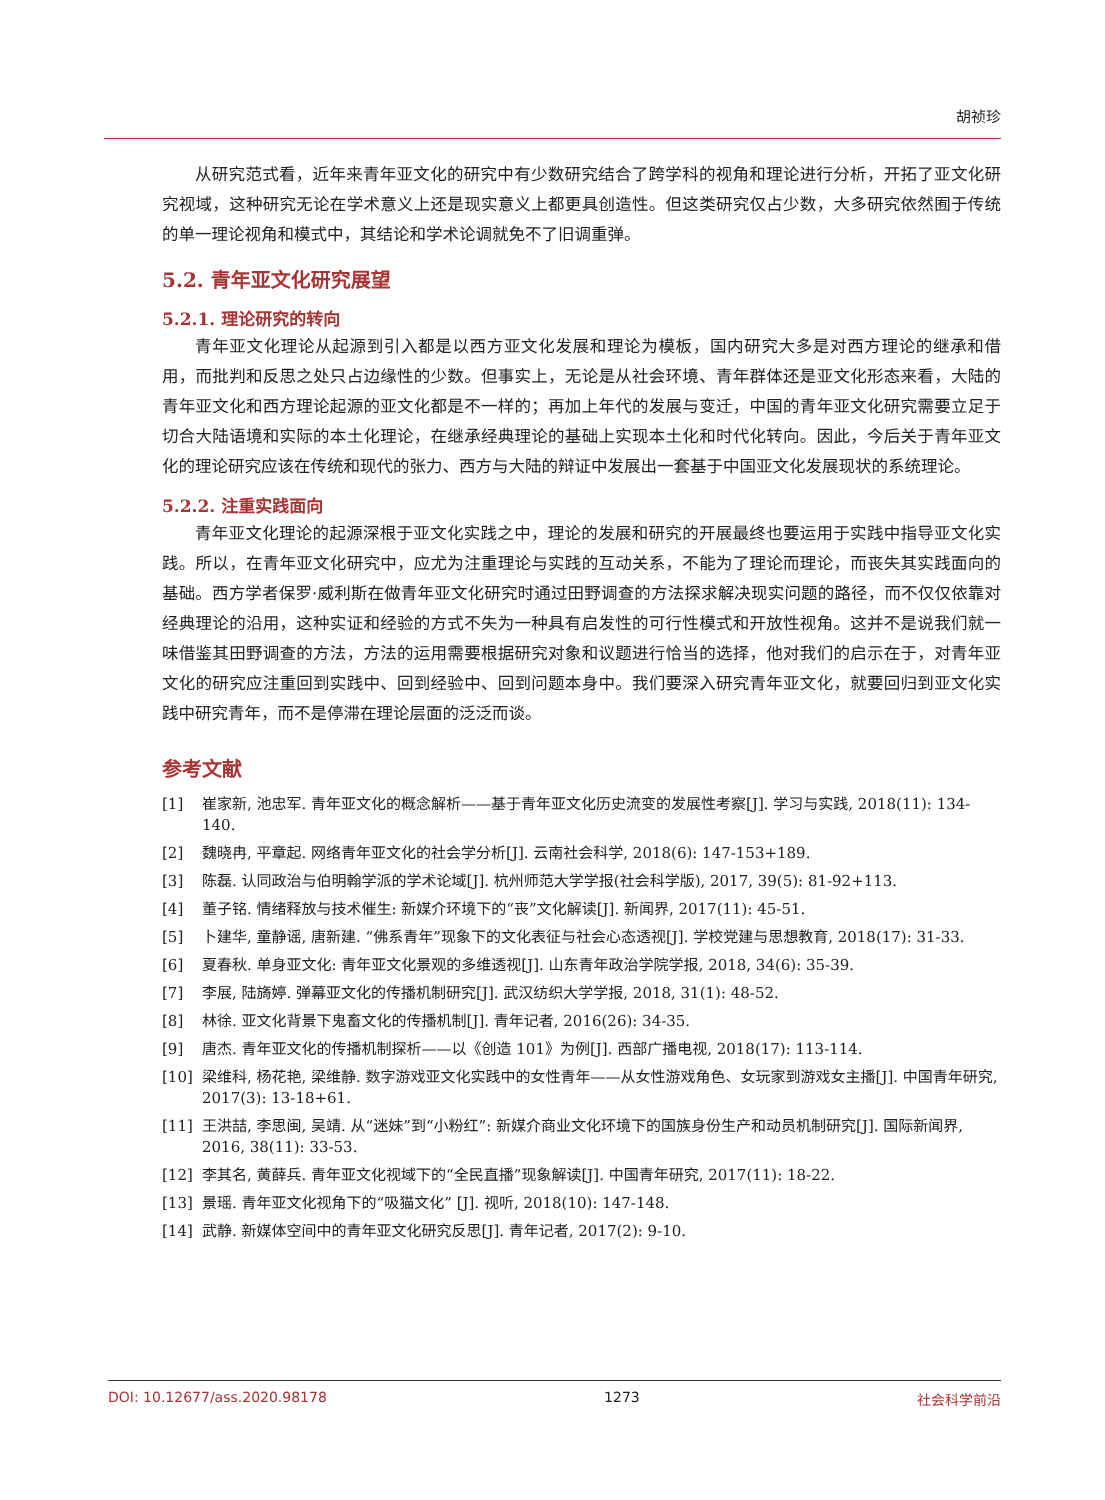胡祯珍
从研究范式看，近年来青年亚文化的研究中有少数研究结合了跨学科的视角和理论进行分析，开拓了亚文化研究视域，这种研究无论在学术意义上还是现实意义上都更具创造性。但这类研究仅占少数，大多研究依然囿于传统的单一理论视角和模式中，其结论和学术论调就免不了旧调重弹。
5.2. 青年亚文化研究展望
5.2.1. 理论研究的转向
青年亚文化理论从起源到引入都是以西方亚文化发展和理论为模板，国内研究大多是对西方理论的继承和借用，而批判和反思之处只占边缘性的少数。但事实上，无论是从社会环境、青年群体还是亚文化形态来看，大陆的青年亚文化和西方理论起源的亚文化都是不一样的；再加上年代的发展与变迁，中国的青年亚文化研究需要立足于切合大陆语境和实际的本土化理论，在继承经典理论的基础上实现本土化和时代化转向。因此，今后关于青年亚文化的理论研究应该在传统和现代的张力、西方与大陆的辩证中发展出一套基于中国亚文化发展现状的系统理论。
5.2.2. 注重实践面向
青年亚文化理论的起源深根于亚文化实践之中，理论的发展和研究的开展最终也要运用于实践中指导亚文化实践。所以，在青年亚文化研究中，应尤为注重理论与实践的互动关系，不能为了理论而理论，而丧失其实践面向的基础。西方学者保罗·威利斯在做青年亚文化研究时通过田野调查的方法探求解决现实问题的路径，而不仅仅依靠对经典理论的沿用，这种实证和经验的方式不失为一种具有启发性的可行性模式和开放性视角。这并不是说我们就一味借鉴其田野调查的方法，方法的运用需要根据研究对象和议题进行恰当的选择，他对我们的启示在于，对青年亚文化的研究应注重回到实践中、回到经验中、回到问题本身中。我们要深入研究青年亚文化，就要回归到亚文化实践中研究青年，而不是停滞在理论层面的泛泛而谈。
参考文献
[1] 崔家新, 池忠军. 青年亚文化的概念解析——基于青年亚文化历史流变的发展性考察[J]. 学习与实践, 2018(11): 134-140.
[2] 魏晓冉, 平章起. 网络青年亚文化的社会学分析[J]. 云南社会科学, 2018(6): 147-153+189.
[3] 陈磊. 认同政治与伯明翰学派的学术论域[J]. 杭州师范大学学报(社会科学版), 2017, 39(5): 81-92+113.
[4] 董子铭. 情绪释放与技术催生: 新媒介环境下的“丧”文化解读[J]. 新闻界, 2017(11): 45-51.
[5] 卜建华, 童静谣, 唐新建. “佛系青年”现象下的文化表征与社会心态透视[J]. 学校党建与思想教育, 2018(17): 31-33.
[6] 夏春秋. 单身亚文化: 青年亚文化景观的多维透视[J]. 山东青年政治学院学报, 2018, 34(6): 35-39.
[7] 李展, 陆旖婷. 弹幕亚文化的传播机制研究[J]. 武汉纺织大学学报, 2018, 31(1): 48-52.
[8] 林徐. 亚文化背景下鬼畜文化的传播机制[J]. 青年记者, 2016(26): 34-35.
[9] 唐杰. 青年亚文化的传播机制探析——以《创造 101》为例[J]. 西部广播电视, 2018(17): 113-114.
[10] 梁维科, 杨花艳, 梁维静. 数字游戏亚文化实践中的女性青年——从女性游戏角色、女玩家到游戏女主播[J]. 中国青年研究, 2017(3): 13-18+61.
[11] 王洪喆, 李思闽, 吴靖. 从“迷妹”到“小粉红”: 新媒介商业文化环境下的国族身份生产和动员机制研究[J]. 国际新闻界, 2016, 38(11): 33-53.
[12] 李其名, 黄薛兵. 青年亚文化视域下的“全民直播”现象解读[J]. 中国青年研究, 2017(11): 18-22.
[13] 景瑶. 青年亚文化视角下的“吸猫文化” [J]. 视听, 2018(10): 147-148.
[14] 武静. 新媒体空间中的青年亚文化研究反思[J]. 青年记者, 2017(2): 9-10.
DOI: 10.12677/ass.2020.98178 1273 社会科学前沿